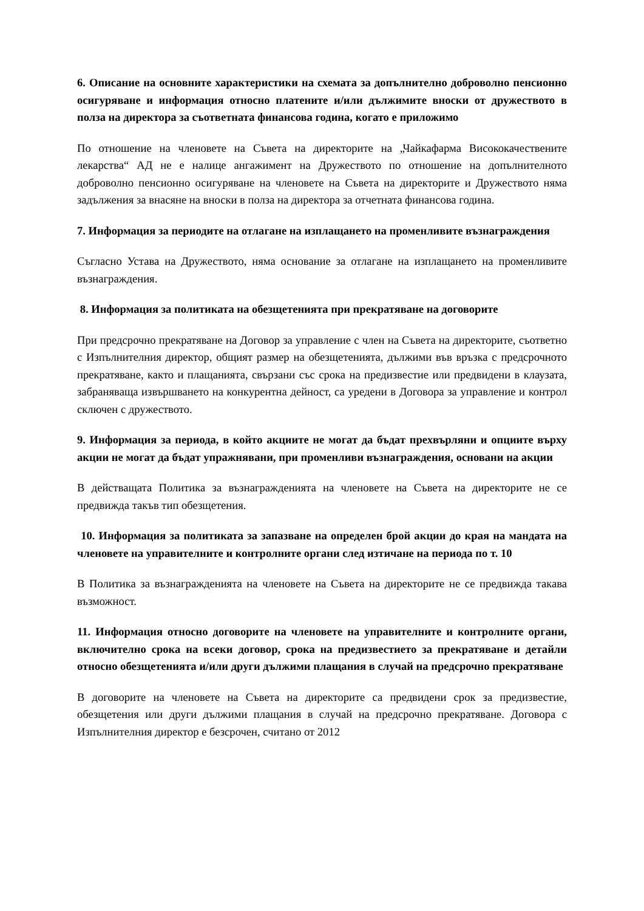6. Описание на основните характеристики на схемата за допълнително доброволно пенсионно осигуряване и информация относно платените и/или дължимите вноски от дружеството в полза на директора за съответната финансова година, когато е приложимо
По отношение на членовете на Съвета на директорите на „Чайкафарма Висококачествените лекарства“ АД не е налице ангажимент на Дружеството по отношение на допълнителното доброволно пенсионно осигуряване на членовете на Съвета на директорите и Дружеството няма задължения за внасяне на вноски в полза на директора за отчетната финансова година.
7. Информация за периодите на отлагане на изплащането на променливите възнаграждения
Съгласно Устава на Дружеството, няма основание за отлагане на изплащането на променливите възнаграждения.
8. Информация за политиката на обезщетенията при прекратяване на договорите
При предсрочно прекратяване на Договор за управление с член на Съвета на директорите, съответно с Изпълнителния директор, общият размер на обезщетенията, дължими във връзка с предсрочното прекратяване, както и плащанията, свързани със срока на предизвестие или предвидени в клаузата, забраняваща извършването на конкурентна дейност, са уредени в Договора за управление и контрол сключен с дружеството.
9. Информация за периода, в който акциите не могат да бъдат прехвърляни и опциите върху акции не могат да бъдат упражнявани, при променливи възнаграждения, основани на акции
В действащата Политика за възнагражденията на членовете на Съвета на директорите не се предвижда такъв тип обезщетения.
10. Информация за политиката за запазване на определен брой акции до края на мандата на членовете на управителните и контролните органи след изтичане на периода по т. 10
В Политика за възнагражденията на членовете на Съвета на директорите не се предвижда такава възможност.
11. Информация относно договорите на членовете на управителните и контролните органи, включително срока на всеки договор, срока на предизвестието за прекратяване и детайли относно обезщетенията и/или други дължими плащания в случай на предсрочно прекратяване
В договорите на членовете на Съвета на директорите са предвидени срок за предизвестие, обезщетения или други дължими плащания в случай на предсрочно прекратяване. Договора с Изпълнителния директор е безсрочен, считано от 2012